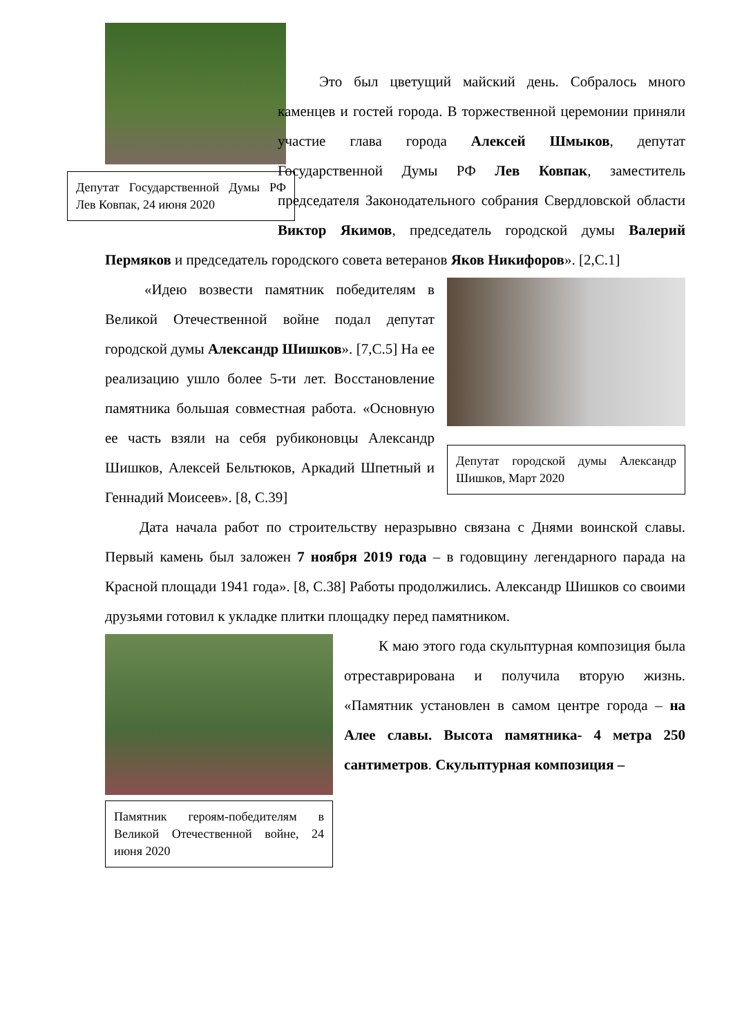Депутат Государственной Думы РФ Лев Ковпак, 24 июня 2020
Это был цветущий майский день. Собралось много каменцев и гостей города. В торжественной церемонии приняли участие глава города Алексей Шмыков, депутат Государственной Думы РФ Лев Ковпак, заместитель председателя Законодательного собрания Свердловской области Виктор Якимов, председатель городской думы Валерий Пермяков и председатель городского совета ветеранов Яков Никифоров». [2,С.1]
Депутат городской думы Александр Шишков, Март 2020
«Идею возвести памятник победителям в Великой Отечественной войне подал депутат городской думы Александр Шишков». [7,С.5] На ее реализацию ушло более 5-ти лет. Восстановление памятника большая совместная работа. «Основную ее часть взяли на себя рубиконовцы Александр Шишков, Алексей Бельтюков, Аркадий Шпетный и Геннадий Моисеев». [8, С.39]
Дата начала работ по строительству неразрывно связана с Днями воинской славы. Первый камень был заложен 7 ноября 2019 года – в годовщину легендарного парада на Красной площади 1941 года». [8, С.38] Работы продолжились. Александр Шишков со своими друзьями готовил к укладке плитки площадку перед памятником.
Памятник героям-победителям в Великой Отечественной войне, 24 июня 2020
К маю этого года скульптурная композиция была отреставрирована и получила вторую жизнь. «Памятник установлен в самом центре города – на Алее славы. Высота памятника- 4 метра 250 сантиметров. Скульптурная композиция –